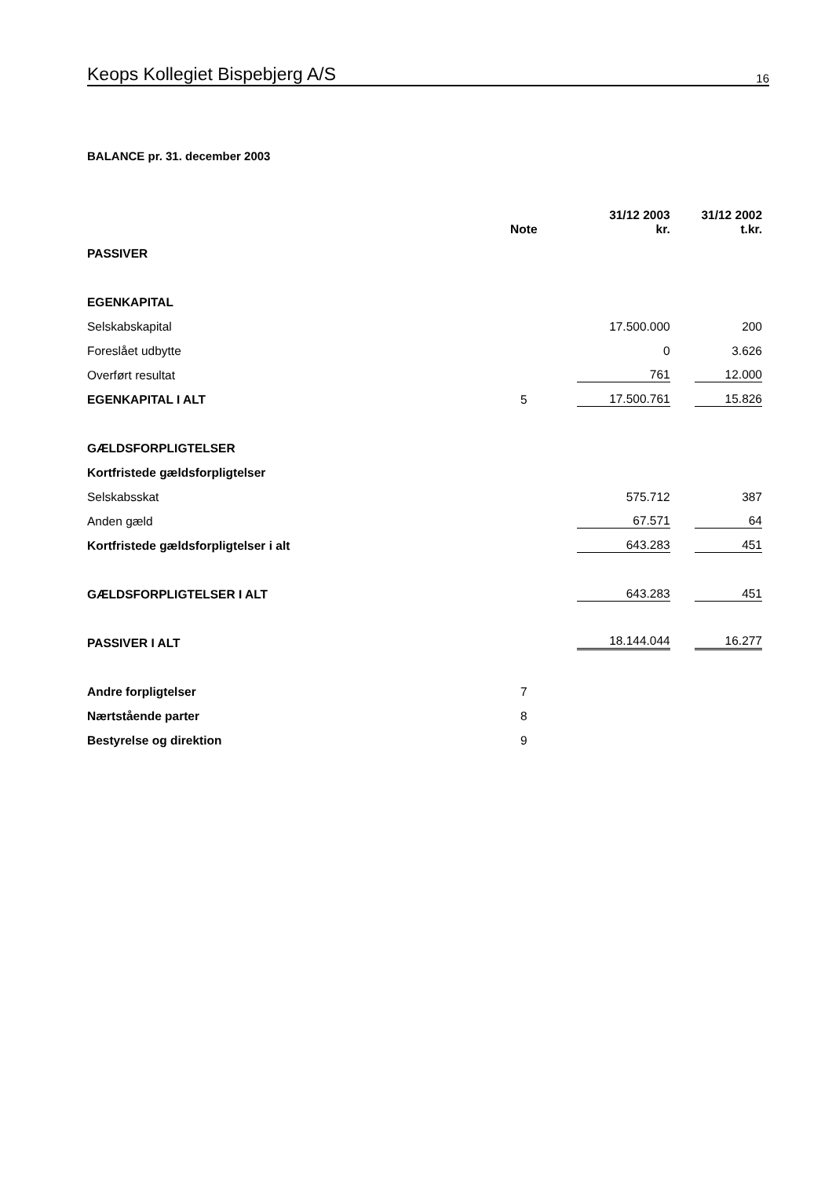Keops Kollegiet Bispebjerg A/S 16
BALANCE pr. 31. december 2003
| | Note | 31/12 2003 kr. | | 31/12 2002 t.kr. |
| --- | --- | --- | --- | --- |
| PASSIVER | | | | |
| EGENKAPITAL | | | | |
| Selskabskapital | | 17.500.000 | | 200 |
| Foreslået udbytte | | 0 | | 3.626 |
| Overført resultat | | 761 | | 12.000 |
| EGENKAPITAL I ALT | 5 | 17.500.761 | | 15.826 |
| GÆLDSFORPLIGTELSER | | | | |
| Kortfristede gældsforpligtelser | | | | |
| Selskabsskat | | 575.712 | | 387 |
| Anden gæld | | 67.571 | | 64 |
| Kortfristede gældsforpligtelser i alt | | 643.283 | | 451 |
| GÆLDSFORPLIGTELSER I ALT | | 643.283 | | 451 |
| PASSIVER I ALT | | 18.144.044 | | 16.277 |
| Andre forpligtelser | 7 | | | |
| Nærtstående parter | 8 | | | |
| Bestyrelse og direktion | 9 | | | |